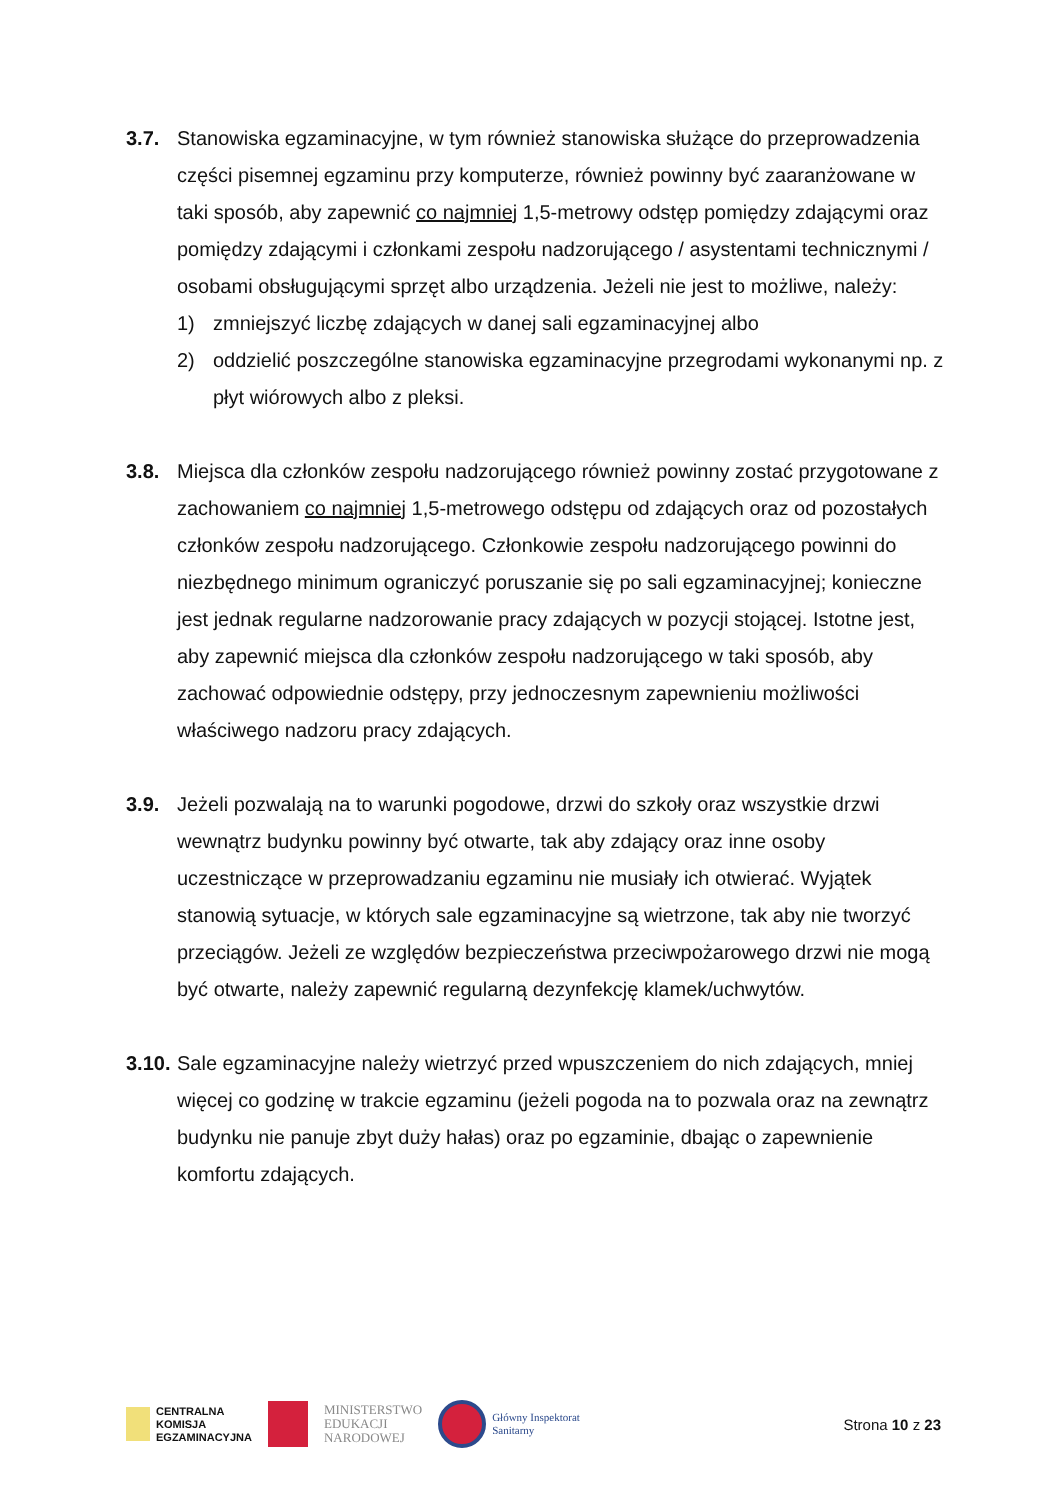3.7. Stanowiska egzaminacyjne, w tym również stanowiska służące do przeprowadzenia części pisemnej egzaminu przy komputerze, również powinny być zaaranżowane w taki sposób, aby zapewnić co najmniej 1,5-metrowy odstęp pomiędzy zdającymi oraz pomiędzy zdającymi i członkami zespołu nadzorującego / asystentami technicznymi / osobami obsługującymi sprzęt albo urządzenia. Jeżeli nie jest to możliwe, należy:
1) zmniejszyć liczbę zdających w danej sali egzaminacyjnej albo
2) oddzielić poszczególne stanowiska egzaminacyjne przegrodami wykonanymi np. z płyt wiórowych albo z pleksi.
3.8. Miejsca dla członków zespołu nadzorującego również powinny zostać przygotowane z zachowaniem co najmniej 1,5-metrowego odstępu od zdających oraz od pozostałych członków zespołu nadzorującego. Członkowie zespołu nadzorującego powinni do niezbędnego minimum ograniczyć poruszanie się po sali egzaminacyjnej; konieczne jest jednak regularne nadzorowanie pracy zdających w pozycji stojącej. Istotne jest, aby zapewnić miejsca dla członków zespołu nadzorującego w taki sposób, aby zachować odpowiednie odstępy, przy jednoczesnym zapewnieniu możliwości właściwego nadzoru pracy zdających.
3.9. Jeżeli pozwalają na to warunki pogodowe, drzwi do szkoły oraz wszystkie drzwi wewnątrz budynku powinny być otwarte, tak aby zdający oraz inne osoby uczestniczące w przeprowadzaniu egzaminu nie musiały ich otwierać. Wyjątek stanowią sytuacje, w których sale egzaminacyjne są wietrzone, tak aby nie tworzyć przeciągów. Jeżeli ze względów bezpieczeństwa przeciwpożarowego drzwi nie mogą być otwarte, należy zapewnić regularną dezynfekcję klamek/uchwytów.
3.10.
Sale egzaminacyjne należy wietrzyć przed wpuszczeniem do nich zdających, mniej więcej co godzinę w trakcie egzaminu (jeżeli pogoda na to pozwala oraz na zewnątrz budynku nie panuje zbyt duży hałas) oraz po egzaminie, dbając o zapewnienie komfortu zdających.
CENTRALNA
KOMISJA
EGZAMINACYJNA
MINISTERSTWO
EDUKACJI
NARODOWEJ
Główny Inspektorat
Sanitarny
Strona 10 z 23